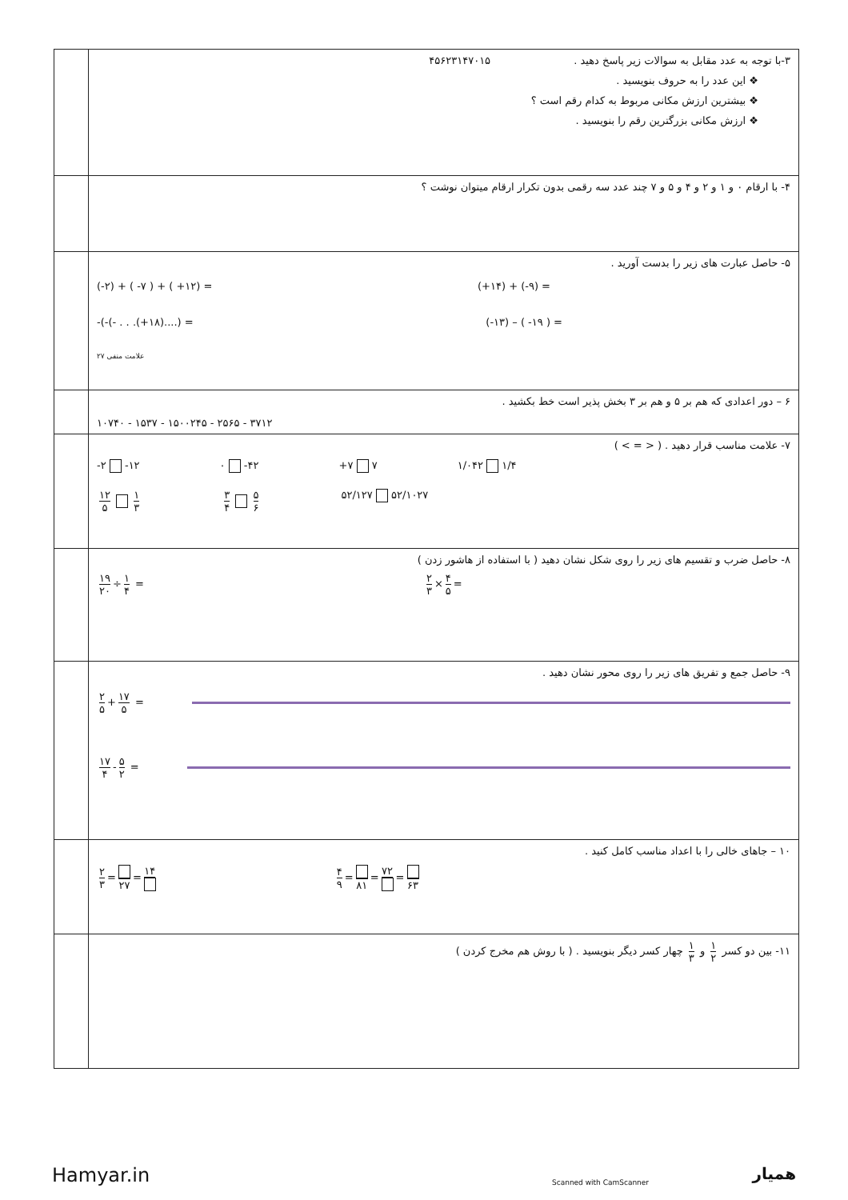| | ۳-با توجه به عدد مقابل به سوالات زیر پاسخ دهید . ۴۵۶۲۳۱۴۷۰۱۵ ❖ این عدد را به حروف بنویسید . ❖ بیشترین ارزش مکانی مربوط به کدام رقم است ؟ ❖ ارزش مکانی بزرگترین رقم را بنویسید . |
| | ۴- با ارقام ۰ و ۱ و ۲ و ۴ و ۵ و ۷ چند عدد سه رقمی بدون تکرار ارقام میتوان نوشت ؟ |
| | ۵- حاصل عبارت های زیر را بدست آورید . (-۲) + ( -۷ ) + ( +۱۲) = (+۱۴) + (-۹) = -(-(- . . .(+۱۸)....) = (-۱۳) – ( -۱۹ ) = ۲۷ علامت منفی |
| | ۶ – دور اعدادی که هم بر ۵ و هم بر ۳ بخش پذیر است خط بکشید . ۱۰۷۴۰ - ۱۵۳۷ - ۱۵۰۰۲۴۵ - ۲۵۶۵ - ۳۷۱۲ |
| | ۷- علامت مناسب قرار دهید . ( < = > ) -۲ -۱۲ ۰ -۴۲ +۷ ۷ ۱/۰۴۲ ۱/۴ ۱۲ ۵ ۱ ۳ ۳ ۴ ۵ ۶ ۵۲/۱۲۷ ۵۲/۱۰۲۷ |
| | ۸- حاصل ضرب و تقسیم های زیر را روی شکل نشان دهید ( با استفاده از هاشور زدن ) ۱۹ ۲۰ ÷ ۱ ۴ = ۲ ۳ × ۴ ۵ = |
| | ۹- حاصل جمع و تفریق های زیر را روی محور نشان دهید . ۲ ۵ + ۱۷ ۵ = ۱۷ ۴ - ۵ ۲ = |
| | ۱۰ – جاهای خالی را با اعداد مناسب کامل کنید . ۲ ۳ = ۲۷ = ۱۴ ۴ ۹ = ۸۱ = ۷۲ = ۶۳ |
| | ۱۱- بین دو کسر ۱ ۲ و ۱ ۳ چهار کسر دیگر بنویسید . ( با روش هم مخرج کردن ) |
Hamyar.in Scanned with CamScanner همیار